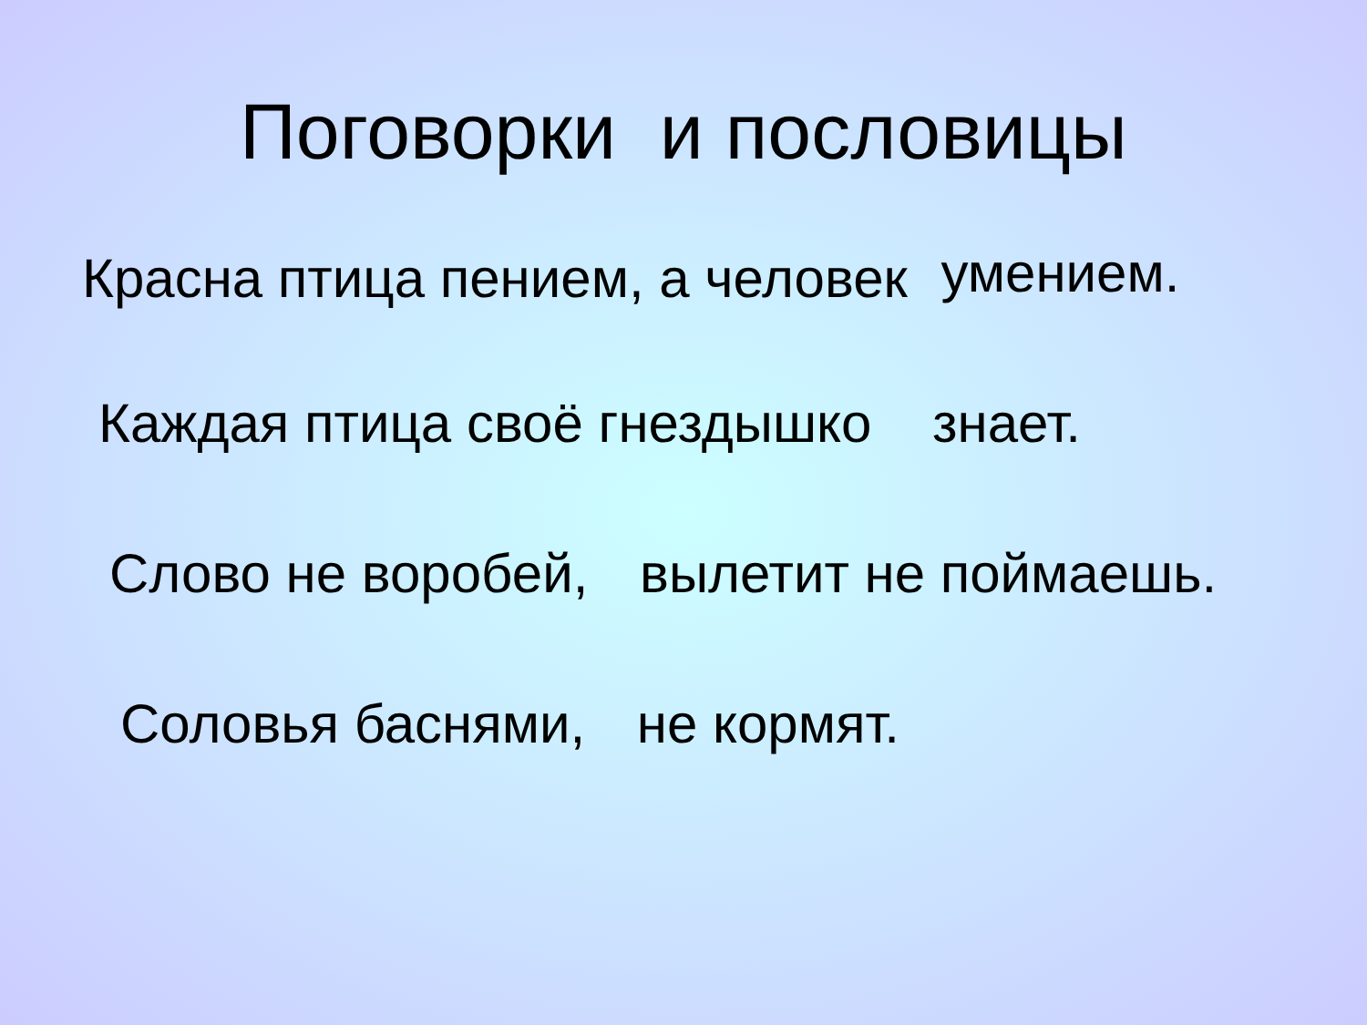Поговорки и пословицы
Красна птица пением, а человек умением.
Каждая птица своё гнездышко знает.
Слово не воробей, вылетит не поймаешь.
Соловья баснями, не кормят.